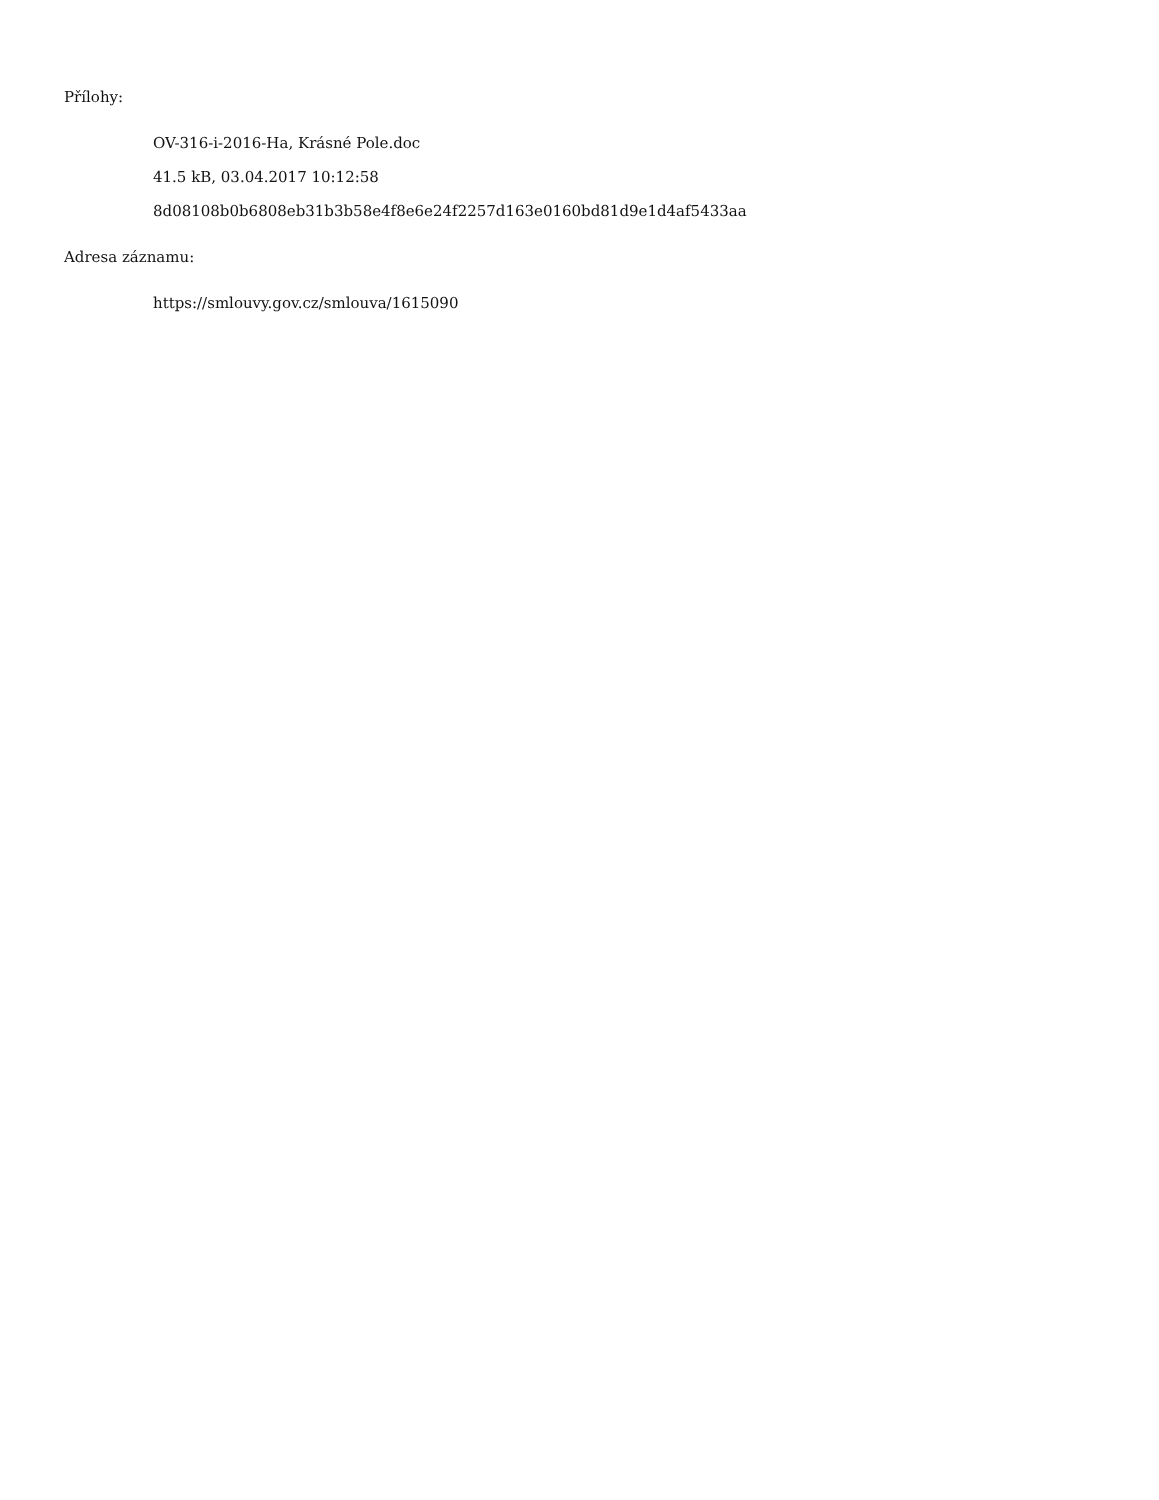Přílohy:
OV-316-i-2016-Ha, Krásné Pole.doc
41.5 kB, 03.04.2017 10:12:58
8d08108b0b6808eb31b3b58e4f8e6e24f2257d163e0160bd81d9e1d4af5433aa
Adresa záznamu:
https://smlouvy.gov.cz/smlouva/1615090